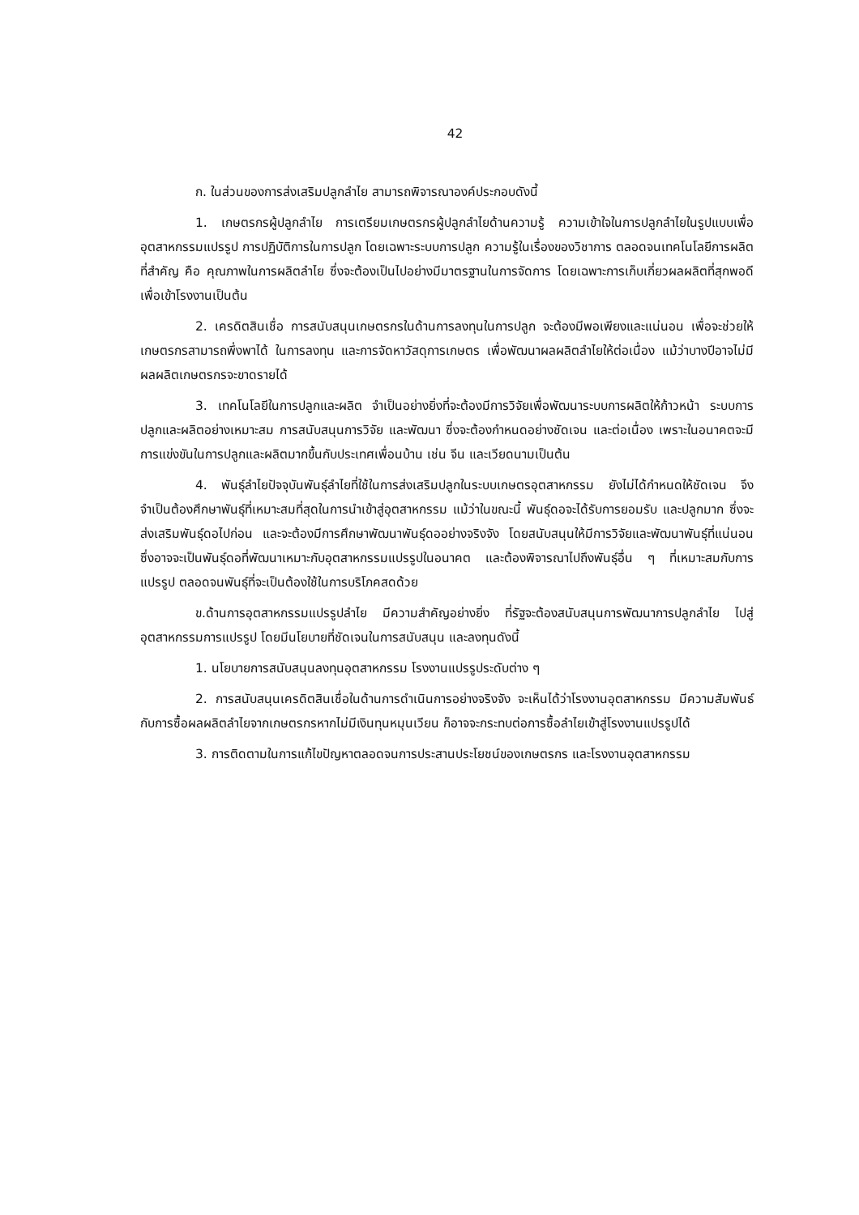42
ก. ในส่วนของการส่งเสริมปลูกลำไย สามารถพิจารณาองค์ประกอบดังนี้
1. เกษตรกรผู้ปลูกลำไย การเตรียมเกษตรกรผู้ปลูกลำไยด้านความรู้ ความเข้าใจในการปลูกลำไยในรูปแบบเพื่ออุตสาหกรรมแปรรูป การปฏิบัติการในการปลูก โดยเฉพาะระบบการปลูก ความรู้ในเรื่องของวิชาการ ตลอดจนเทคโนโลยีการผลิตที่สำคัญ คือ คุณภาพในการผลิตลำไย ซึ่งจะต้องเป็นไปอย่างมีมาตรฐานในการจัดการ โดยเฉพาะการเก็บเกี่ยวผลผลิตที่สุกพอดี เพื่อเข้าโรงงานเป็นต้น
2. เครดิตสินเชื่อ การสนับสนุนเกษตรกรในด้านการลงทุนในการปลูก จะต้องมีพอเพียงและแน่นอน เพื่อจะช่วยให้เกษตรกรสามารถพึ่งพาได้ ในการลงทุน และการจัดหาวัสดุการเกษตร เพื่อพัฒนาผลผลิตลำไยให้ต่อเนื่อง แม้ว่าบางปีอาจไม่มีผลผลิตเกษตรกรจะขาดรายได้
3. เทคโนโลยีในการปลูกและผลิต จำเป็นอย่างยิ่งที่จะต้องมีการวิจัยเพื่อพัฒนาระบบการผลิตให้ก้าวหน้า ระบบการปลูกและผลิตอย่างเหมาะสม การสนับสนุนการวิจัย และพัฒนา ซึ่งจะต้องกำหนดอย่างชัดเจน และต่อเนื่อง เพราะในอนาคตจะมีการแข่งขันในการปลูกและผลิตมากขึ้นกับประเทศเพื่อนบ้าน เช่น จีน และเวียดนามเป็นต้น
4. พันธุ์ลำไยปัจจุบันพันธุ์ลำไยที่ใช้ในการส่งเสริมปลูกในระบบเกษตรอุตสาหกรรม ยังไม่ได้กำหนดให้ชัดเจน จึงจำเป็นต้องศึกษาพันธุ์ที่เหมาะสมที่สุดในการนำเข้าสู่อุตสาหกรรม แม้ว่าในขณะนี้ พันธุ์ดอจะได้รับการยอมรับ และปลูกมาก ซึ่งจะส่งเสริมพันธุ์ดอไปก่อน และจะต้องมีการศึกษาพัฒนาพันธุ์ดออย่างจริงจัง โดยสนับสนุนให้มีการวิจัยและพัฒนาพันธุ์ที่แน่นอน ซึ่งอาจจะเป็นพันธุ์ดอที่พัฒนาเหมาะกับอุตสาหกรรมแปรรูปในอนาคต และต้องพิจารณาไปถึงพันธุ์อื่น ๆ ที่เหมาะสมกับการแปรรูป ตลอดจนพันธุ์ที่จะเป็นต้องใช้ในการบริโภคสดด้วย
ข.ด้านการอุตสาหกรรมแปรรูปลำไย มีความสำคัญอย่างยิ่ง ที่รัฐจะต้องสนับสนุนการพัฒนาการปลูกลำไย ไปสู่อุตสาหกรรมการแปรรูป โดยมีนโยบายที่ชัดเจนในการสนับสนุน และลงทุนดังนี้
1. นโยบายการสนับสนุนลงทุนอุตสาหกรรม โรงงานแปรรูประดับต่าง ๆ
2. การสนับสนุนเครดิตสินเชื่อในด้านการดำเนินการอย่างจริงจัง จะเห็นได้ว่าโรงงานอุตสาหกรรม มีความสัมพันธ์กับการซื้อผลผลิตลำไยจากเกษตรกรหากไม่มีเงินทุนหมุนเวียน ก็อาจจะกระทบต่อการซื้อลำไยเข้าสู่โรงงานแปรรูปได้
3. การติดตามในการแก้ไขปัญหาตลอดจนการประสานประโยชน์ของเกษตรกร และโรงงานอุตสาหกรรม